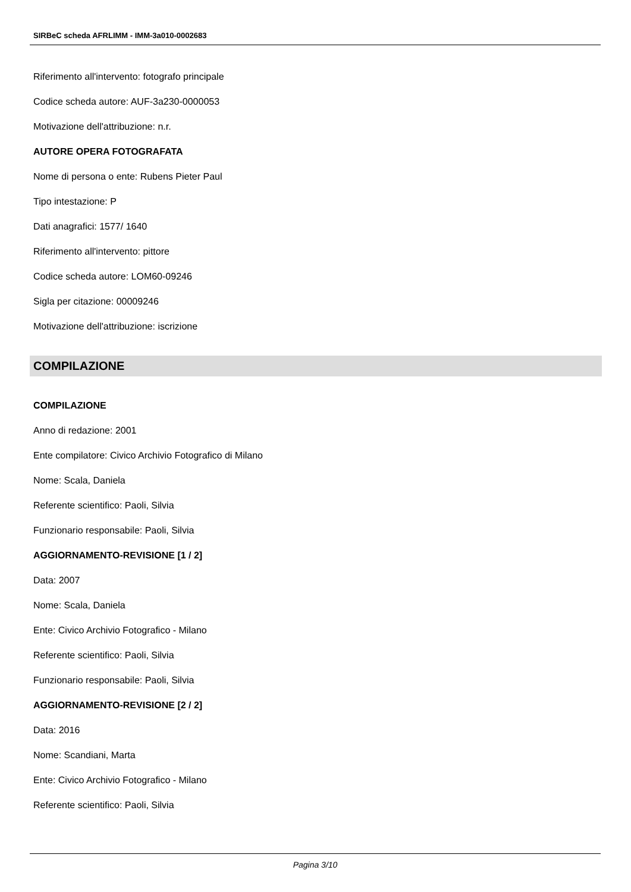SIRBeC scheda AFRLIMM - IMM-3a010-0002683
Riferimento all'intervento: fotografo principale
Codice scheda autore: AUF-3a230-0000053
Motivazione dell'attribuzione: n.r.
AUTORE OPERA FOTOGRAFATA
Nome di persona o ente: Rubens Pieter Paul
Tipo intestazione: P
Dati anagrafici: 1577/ 1640
Riferimento all'intervento: pittore
Codice scheda autore: LOM60-09246
Sigla per citazione: 00009246
Motivazione dell'attribuzione: iscrizione
COMPILAZIONE
COMPILAZIONE
Anno di redazione: 2001
Ente compilatore: Civico Archivio Fotografico di Milano
Nome: Scala, Daniela
Referente scientifico: Paoli, Silvia
Funzionario responsabile: Paoli, Silvia
AGGIORNAMENTO-REVISIONE [1 / 2]
Data: 2007
Nome: Scala, Daniela
Ente: Civico Archivio Fotografico - Milano
Referente scientifico: Paoli, Silvia
Funzionario responsabile: Paoli, Silvia
AGGIORNAMENTO-REVISIONE [2 / 2]
Data: 2016
Nome: Scandiani, Marta
Ente: Civico Archivio Fotografico - Milano
Referente scientifico: Paoli, Silvia
Pagina 3/10